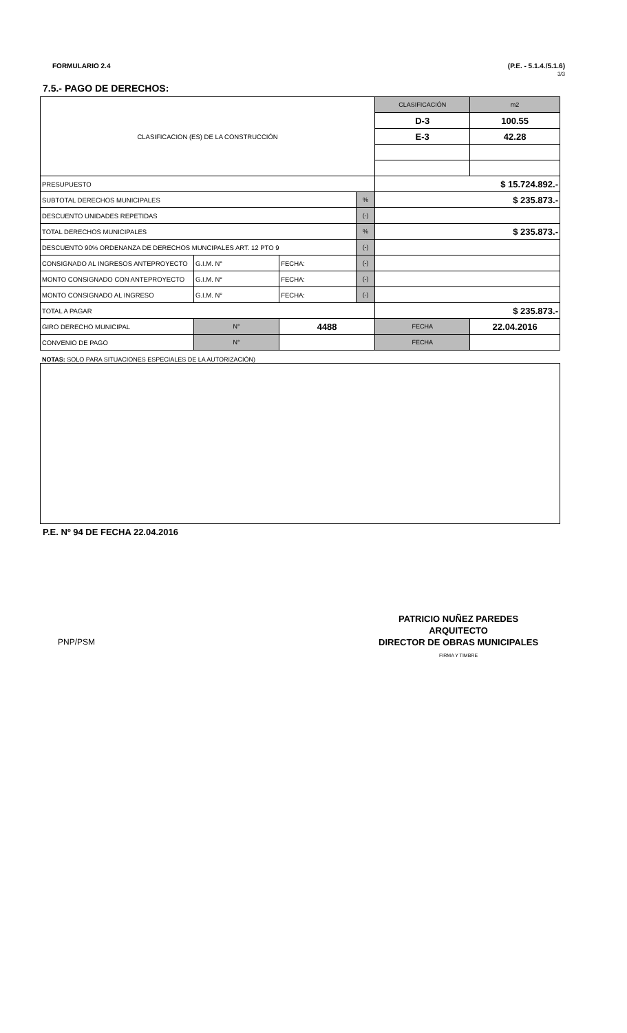FORMULARIO 2.4 (P.E. - 5.1.4./5.1.6)
3/3
7.5.- PAGO DE DERECHOS:
| CLASIFICACION (ES) DE LA CONSTRUCCIÓN | | | | | CLASIFICACIÓN | | m2 |
| | | | | | D-3 | | 100.55 |
| | | | | | E-3 | | 42.28 |
| PRESUPUESTO | | | | | $ 15.724.892.- | | |
| SUBTOTAL DERECHOS MUNICIPALES | | | | % | $ 235.873.- | | |
| DESCUENTO UNIDADES REPETIDAS | | | | (-) | | | |
| TOTAL DERECHOS MUNICIPALES | | | | % | $ 235.873.- | | |
| DESCUENTO 90% ORDENANZA DE DERECHOS MUNCIPALES ART. 12 PTO 9 | | | | (-) | | | |
| CONSIGNADO AL INGRESOS ANTEPROYECTO | G.I.M. N° | | FECHA: | (-) | | | |
| MONTO CONSIGNADO CON ANTEPROYECTO | G.I.M. N° | | FECHA: | (-) | | | |
| MONTO CONSIGNADO AL INGRESO | G.I.M. N° | | FECHA: | (-) | | | |
| TOTAL A PAGAR | | | | | $ 235.873.- | | |
| GIRO DERECHO MUNICIPAL | | N° | 4488 | | | FECHA | 22.04.2016 |
| CONVENIO DE PAGO | | N° | | | | FECHA | |
NOTAS: SOLO PARA SITUACIONES ESPECIALES DE LA AUTORIZACIÓN)
P.E. Nº 94 DE FECHA 22.04.2016
PNP/PSM
PATRICIO NUÑEZ PAREDES
ARQUITECTO
DIRECTOR DE OBRAS MUNICIPALES
FIRMA Y TIMBRE